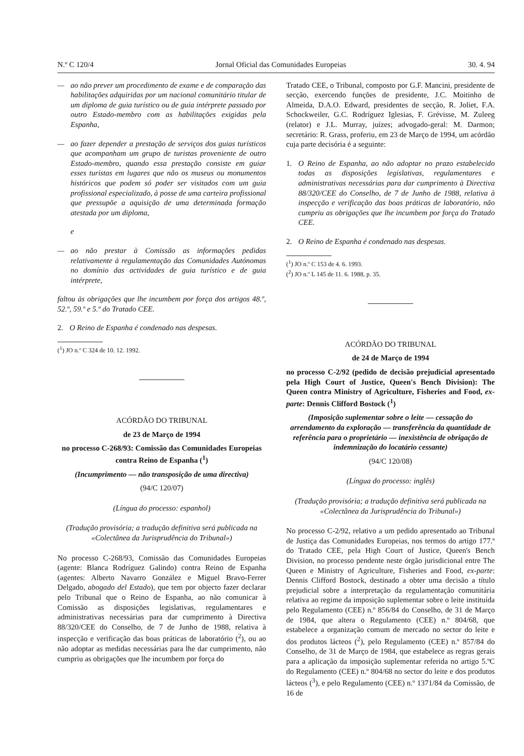N.º C 120/4 Jornal Oficial das Comunidades Europeias 30. 4. 94
— ao não prever um procedimento de exame e de comparação das habilitações adquiridas por um nacional comunitário titular de um diploma de guia turístico ou de guia intérprete passado por outro Estado-membro com as habilitações exigidas pela Espanha,
— ao fazer depender a prestação de serviços dos guias turísticos que acompanham um grupo de turistas proveniente de outro Estado-membro, quando essa prestação consiste em guiar esses turistas em lugares que não os museus ou monumentos históricos que podem só poder ser visitados com um guia profissional especializado, à posse de uma carteira profissional que pressupõe a aquisição de uma determinada formação atestada por um diploma,
e
— ao não prestar à Comissão as informações pedidas relativamente à regulamentação das Comunidades Autónomas no domínio das actividades de guia turístico e de guia intérprete,
faltou às obrigações que lhe incumbem por força dos artigos 48.º, 52.º, 59.º e 5.º do Tratado CEE.
2. O Reino de Espanha é condenado nas despesas.
(<sup>1</sup>) JO n.º C 324 de 10. 12. 1992.
ACÓRDÃO DO TRIBUNAL
de 23 de Março de 1994
no processo C-268/93: Comissão das Comunidades Europeias contra Reino de Espanha (<sup>1</sup>)
(Incumprimento — não transposição de uma directiva)
(94/C 120/07)
(Língua do processo: espanhol)
(Tradução provisória; a tradução definitiva será publicada na «Colectânea da Jurisprudência do Tribunal»)
No processo C-268/93, Comissão das Comunidades Europeias (agente: Blanca Rodríguez Galindo) contra Reino de Espanha (agentes: Alberto Navarro González e Miguel Bravo-Ferrer Delgado, abogado del Estado), que tem por objecto fazer declarar pelo Tribunal que o Reino de Espanha, ao não comunicar à Comissão as disposições legislativas, regulamentares e administrativas necessárias para dar cumprimento à Directiva 88/320/CEE do Conselho, de 7 de Junho de 1988, relativa à inspecção e verificação das boas práticas de laboratório (<sup>2</sup>), ou ao não adoptar as medidas necessárias para lhe dar cumprimento, não cumpriu as obrigações que lhe incumbem por força do
Tratado CEE, o Tribunal, composto por G.F. Mancini, presidente de secção, exercendo funções de presidente, J.C. Moitinho de Almeida, D.A.O. Edward, presidentes de secção, R. Joliet, F.A. Schockweiler, G.C. Rodríguez Iglesias, F. Grévisse, M. Zuleeg (relator) e J.L. Murray, juízes; advogado-geral: M. Darmon; secretário: R. Grass, proferiu, em 23 de Março de 1994, um acórdão cuja parte decisória é a seguinte:
1. O Reino de Espanha, ao não adoptar no prazo estabelecido todas as disposições legislativas, regulamentares e administrativas necessárias para dar cumprimento à Directiva 88/320/CEE do Conselho, de 7 de Junho de 1988, relativa à inspecção e verificação das boas práticas de laboratório, não cumpriu as obrigações que lhe incumbem por força do Tratado CEE.
2. O Reino de Espanha é condenado nas despesas.
(<sup>1</sup>) JO n.º C 153 de 4. 6. 1993.
(<sup>2</sup>) JO n.º L 145 de 11. 6. 1988, p. 35.
ACÓRDÃO DO TRIBUNAL
de 24 de Março de 1994
no processo C-2/92 (pedido de decisão prejudicial apresentado pela High Court of Justice, Queen's Bench Division): The Queen contra Ministry of Agriculture, Fisheries and Food, ex-parte: Dennis Clifford Bostock (<sup>1</sup>)
(Imposição suplementar sobre o leite — cessação do arrendamento da exploração — transferência da quantidade de referência para o proprietário — inexistência de obrigação de indemnização do locatário cessante)
(94/C 120/08)
(Língua do processo: inglês)
(Tradução provisória; a tradução definitiva será publicada na «Colectânea da Jurisprudência do Tribunal»)
No processo C-2/92, relativo a um pedido apresentado ao Tribunal de Justiça das Comunidades Europeias, nos termos do artigo 177.º do Tratado CEE, pela High Court of Justice, Queen's Bench Division, no processo pendente neste órgão jurisdicional entre The Queen e Ministry of Agriculture, Fisheries and Food, ex-parte: Dennis Clifford Bostock, destinado a obter uma decisão a título prejudicial sobre a interpretação da regulamentação comunitária relativa ao regime da imposição suplementar sobre o leite instituída pelo Regulamento (CEE) n.º 856/84 do Conselho, de 31 de Março de 1984, que altera o Regulamento (CEE) n.º 804/68, que estabelece a organização comum de mercado no sector do leite e dos produtos lácteos (<sup>2</sup>), pelo Regulamento (CEE) n.º 857/84 do Conselho, de 31 de Março de 1984, que estabelece as regras gerais para a aplicação da imposição suplementar referida no artigo 5.ºC do Regulamento (CEE) n.º 804/68 no sector do leite e dos produtos lácteos (<sup>3</sup>), e pelo Regulamento (CEE) n.º 1371/84 da Comissão, de 16 de